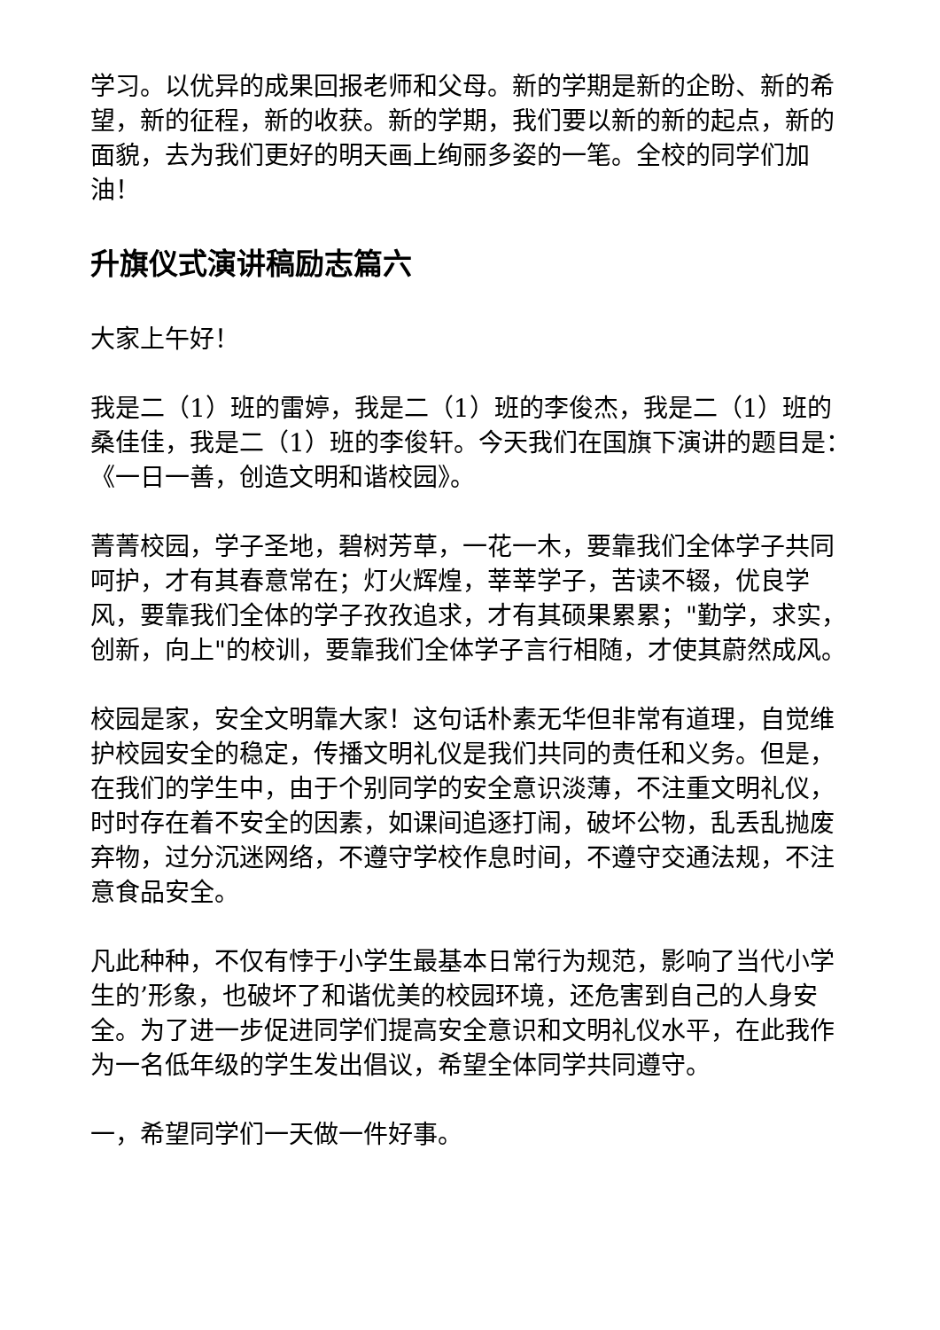学习。以优异的成果回报老师和父母。新的学期是新的企盼、新的希望，新的征程，新的收获。新的学期，我们要以新的新的起点，新的面貌，去为我们更好的明天画上绚丽多姿的一笔。全校的同学们加油！
升旗仪式演讲稿励志篇六
大家上午好！
我是二（1）班的雷婷，我是二（1）班的李俊杰，我是二（1）班的桑佳佳，我是二（1）班的李俊轩。今天我们在国旗下演讲的题目是：《一日一善，创造文明和谐校园》。
菁菁校园，学子圣地，碧树芳草，一花一木，要靠我们全体学子共同呵护，才有其春意常在；灯火辉煌，莘莘学子，苦读不辍，优良学风，要靠我们全体的学子孜孜追求，才有其硕果累累；"勤学，求实，创新，向上"的校训，要靠我们全体学子言行相随，才使其蔚然成风。
校园是家，安全文明靠大家！这句话朴素无华但非常有道理，自觉维护校园安全的稳定，传播文明礼仪是我们共同的责任和义务。但是，在我们的学生中，由于个别同学的安全意识淡薄，不注重文明礼仪，时时存在着不安全的因素，如课间追逐打闹，破坏公物，乱丢乱抛废弃物，过分沉迷网络，不遵守学校作息时间，不遵守交通法规，不注意食品安全。
凡此种种，不仅有悖于小学生最基本日常行为规范，影响了当代小学生的’形象，也破坏了和谐优美的校园环境，还危害到自己的人身安全。为了进一步促进同学们提高安全意识和文明礼仪水平，在此我作为一名低年级的学生发出倡议，希望全体同学共同遵守。
一，希望同学们一天做一件好事。